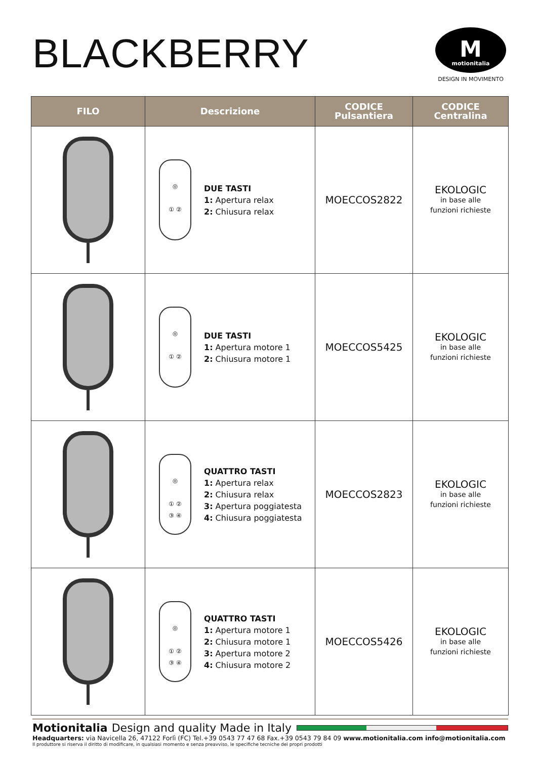BLACKBERRY
Mmotionitalia
DESIGN IN MOVIMENTO
| FILO | Descrizione | CODICE Pulsantiera | CODICE Centralina |
| --- | --- | --- | --- |
| | ◎ ① ② DUE TASTI 1: Apertura relax 2: Chiusura relax | MOECCOS2822 | EKOLOGIC in base alle funzioni richieste |
| | ◎ ① ② DUE TASTI 1: Apertura motore 1 2: Chiusura motore 1 | MOECCOS5425 | EKOLOGIC in base alle funzioni richieste |
| | ◎ ① ② ③ ④ QUATTRO TASTI 1: Apertura relax 2: Chiusura relax 3: Apertura poggiatesta 4: Chiusura poggiatesta | MOECCOS2823 | EKOLOGIC in base alle funzioni richieste |
| | ◎ ① ② ③ ④ QUATTRO TASTI 1: Apertura motore 1 2: Chiusura motore 1 3: Apertura motore 2 4: Chiusura motore 2 | MOECCOS5426 | EKOLOGIC in base alle funzioni richieste |
Motionitalia Design and quality Made in Italy
Headquarters: via Navicella 26, 47122 Forlì (FC) Tel.+39 0543 77 47 68 Fax.+39 0543 79 84 09 www.motionitalia.com info@motionitalia.com
Il produttore si riserva il diritto di modificare, in qualsiasi momento e senza preavviso, le specifiche tecniche dei propri prodotti